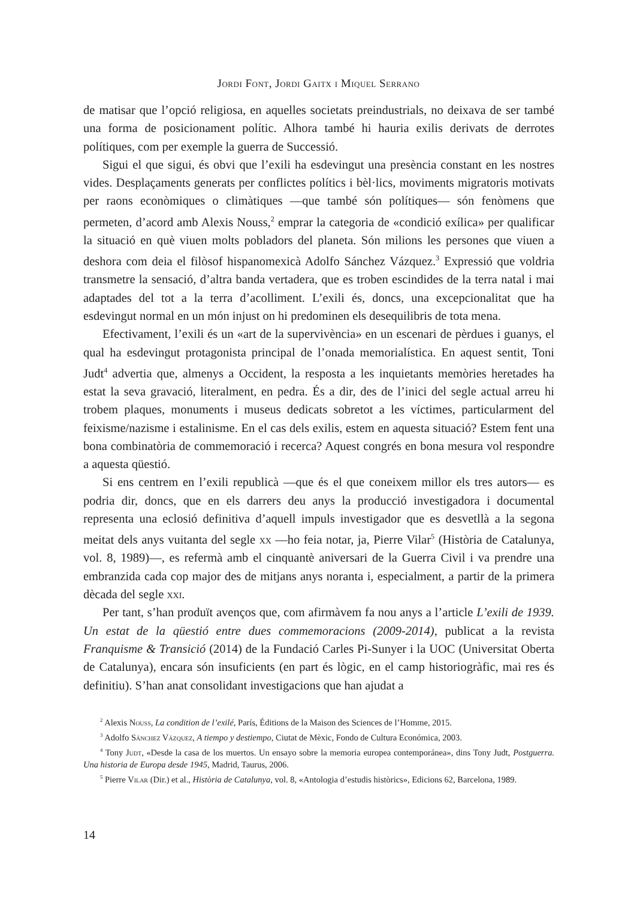Jordi Font, Jordi Gaitx i Miquel Serrano
de matisar que l’opció religiosa, en aquelles societats preindustrials, no deixava de ser també una forma de posicionament polític. Alhora també hi hauria exilis derivats de derrotes polítiques, com per exemple la guerra de Successió.
Sigui el que sigui, és obvi que l’exili ha esdevingut una presència constant en les nostres vides. Desplaçaments generats per conflictes polítics i bèl·lics, moviments migratoris motivats per raons econòmiques o climàtiques —que també són polítiques— són fenòmens que permeten, d’acord amb Alexis Nouss,<sup>2</sup> emprar la categoria de «condició exílica» per qualificar la situació en què viuen molts pobladors del planeta. Són milions les persones que viuen a deshora com deia el filòsof hispanomexicà Adolfo Sánchez Vázquez.<sup>3</sup> Expressió que voldria transmetre la sensació, d’altra banda vertadera, que es troben escindides de la terra natal i mai adaptades del tot a la terra d’acolliment. L’exili és, doncs, una excepcionalitat que ha esdevingut normal en un món injust on hi predominen els desequilibris de tota mena.
Efectivament, l’exili és un «art de la supervivència» en un escenari de pèrdues i guanys, el qual ha esdevingut protagonista principal de l’onada memorialística. En aquest sentit, Toni Judt<sup>4</sup> advertia que, almenys a Occident, la resposta a les inquietants memòries heretades ha estat la seva gravació, literalment, en pedra. És a dir, des de l’inici del segle actual arreu hi trobem plaques, monuments i museus dedicats sobretot a les víctimes, particularment del feixisme/nazisme i estalinisme. En el cas dels exilis, estem en aquesta situació? Estem fent una bona combinatòria de commemoració i recerca? Aquest congrés en bona mesura vol respondre a aquesta qüestió.
Si ens centrem en l’exili republicà —que és el que coneixem millor els tres autors— es podria dir, doncs, que en els darrers deu anys la producció investigadora i documental representa una eclosió definitiva d’aquell impuls investigador que es desvetllà a la segona meitat dels anys vuitanta del segle xx —ho feia notar, ja, Pierre Vilar<sup>5</sup> (Història de Catalunya, vol. 8, 1989)—, es refermà amb el cinquantè aniversari de la Guerra Civil i va prendre una embranzida cada cop major des de mitjans anys noranta i, especialment, a partir de la primera dècada del segle xxi.
Per tant, s’han produït avenços que, com afirmàvem fa nou anys a l’article L’exili de 1939. Un estat de la qüestió entre dues commemoracions (2009-2014), publicat a la revista Franquisme & Transició (2014) de la Fundació Carles Pi-Sunyer i la UOC (Universitat Oberta de Catalunya), encara són insuficients (en part és lògic, en el camp historiogràfic, mai res és definitiu). S’han anat consolidant investigacions que han ajudat a
<sup>2</sup> Alexis Nouss, La condition de l’exilé, París, Éditions de la Maison des Sciences de l’Homme, 2015.
<sup>3</sup> Adolfo Sánchez Vázquez, A tiempo y destiempo, Ciutat de Mèxic, Fondo de Cultura Económica, 2003.
<sup>4</sup> Tony Judt, «Desde la casa de los muertos. Un ensayo sobre la memoria europea contemporánea», dins Tony Judt, Postguerra. Una historia de Europa desde 1945, Madrid, Taurus, 2006.
<sup>5</sup> Pierre Vilar (Dir.) et al., Història de Catalunya, vol. 8, «Antologia d’estudis històrics», Edicions 62, Barcelona, 1989.
14